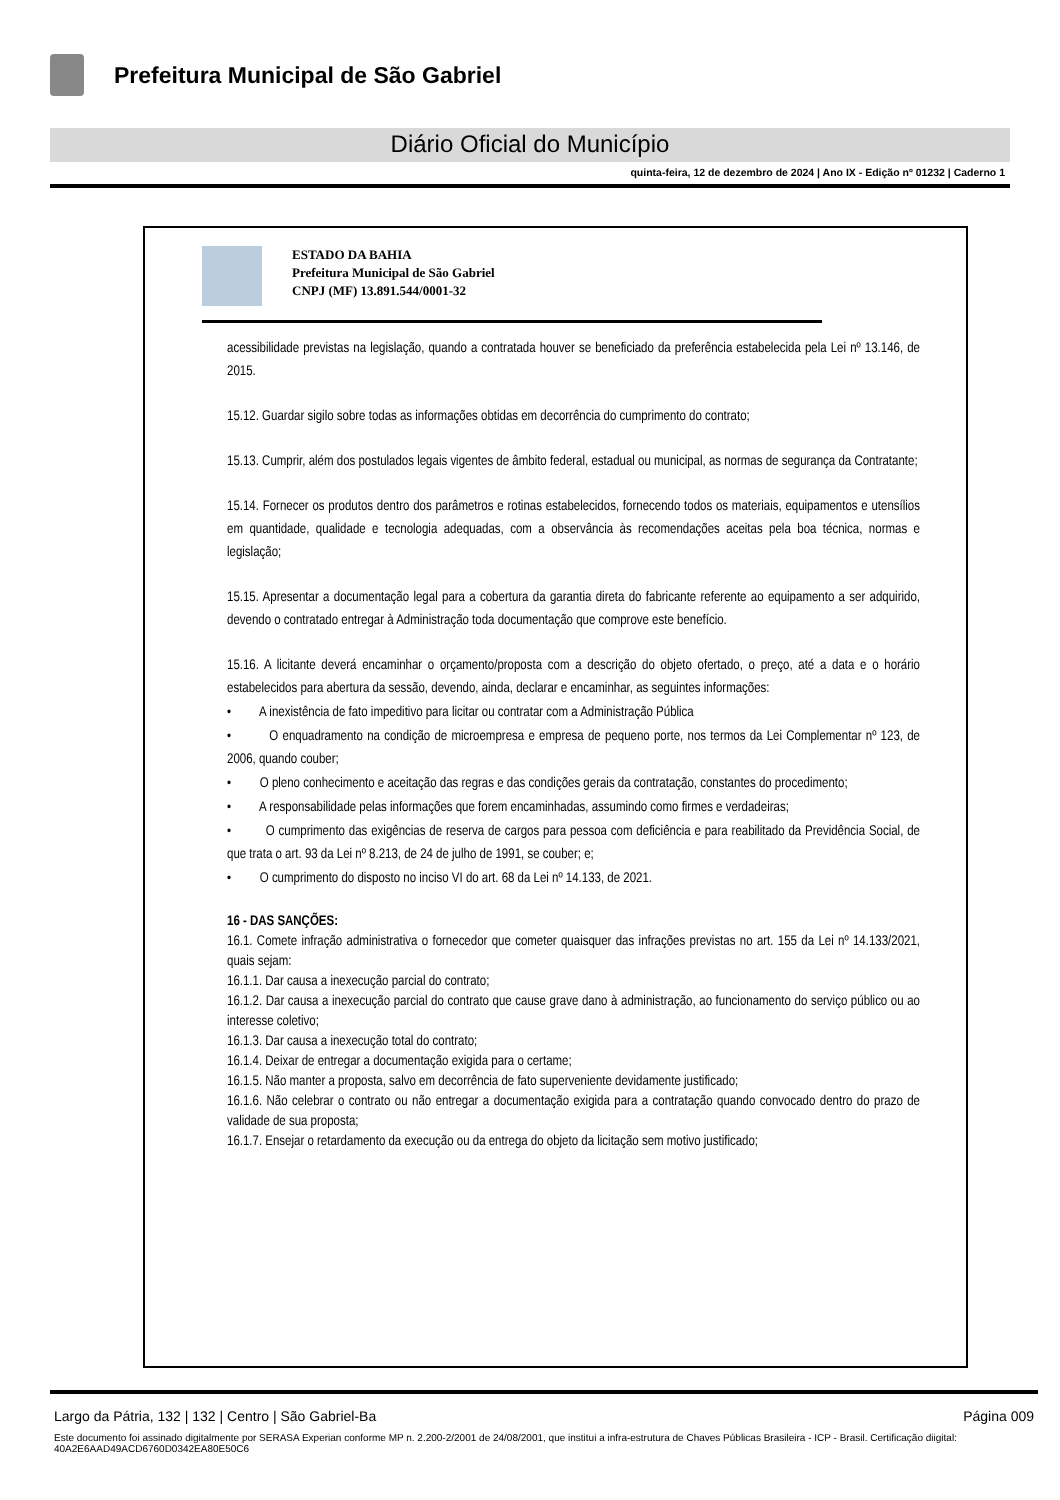Prefeitura Municipal de São Gabriel
Diário Oficial do Município
quinta-feira, 12 de dezembro de 2024 | Ano IX - Edição nº 01232 | Caderno 1
ESTADO DA BAHIA
Prefeitura Municipal de São Gabriel
CNPJ (MF) 13.891.544/0001-32
acessibilidade previstas na legislação, quando a contratada houver se beneficiado da preferência estabelecida pela Lei nº 13.146, de 2015.
15.12. Guardar sigilo sobre todas as informações obtidas em decorrência do cumprimento do contrato;
15.13. Cumprir, além dos postulados legais vigentes de âmbito federal, estadual ou municipal, as normas de segurança da Contratante;
15.14. Fornecer os produtos dentro dos parâmetros e rotinas estabelecidos, fornecendo todos os materiais, equipamentos e utensílios em quantidade, qualidade e tecnologia adequadas, com a observância às recomendações aceitas pela boa técnica, normas e legislação;
15.15. Apresentar a documentação legal para a cobertura da garantia direta do fabricante referente ao equipamento a ser adquirido, devendo o contratado entregar à Administração toda documentação que comprove este benefício.
15.16. A licitante deverá encaminhar o orçamento/proposta com a descrição do objeto ofertado, o preço, até a data e o horário estabelecidos para abertura da sessão, devendo, ainda, declarar e encaminhar, as seguintes informações:
• A inexistência de fato impeditivo para licitar ou contratar com a Administração Pública
• O enquadramento na condição de microempresa e empresa de pequeno porte, nos termos da Lei Complementar nº 123, de 2006, quando couber;
• O pleno conhecimento e aceitação das regras e das condições gerais da contratação, constantes do procedimento;
• A responsabilidade pelas informações que forem encaminhadas, assumindo como firmes e verdadeiras;
• O cumprimento das exigências de reserva de cargos para pessoa com deficiência e para reabilitado da Previdência Social, de que trata o art. 93 da Lei nº 8.213, de 24 de julho de 1991, se couber; e;
• O cumprimento do disposto no inciso VI do art. 68 da Lei nº 14.133, de 2021.
16 - DAS SANÇÕES:
16.1. Comete infração administrativa o fornecedor que cometer quaisquer das infrações previstas no art. 155 da Lei nº 14.133/2021, quais sejam:
16.1.1. Dar causa a inexecução parcial do contrato;
16.1.2. Dar causa a inexecução parcial do contrato que cause grave dano à administração, ao funcionamento do serviço público ou ao interesse coletivo;
16.1.3. Dar causa a inexecução total do contrato;
16.1.4. Deixar de entregar a documentação exigida para o certame;
16.1.5. Não manter a proposta, salvo em decorrência de fato superveniente devidamente justificado;
16.1.6. Não celebrar o contrato ou não entregar a documentação exigida para a contratação quando convocado dentro do prazo de validade de sua proposta;
16.1.7. Ensejar o retardamento da execução ou da entrega do objeto da licitação sem motivo justificado;
Largo da Pátria, 132 | 132 | Centro | São Gabriel-Ba Página 009
Este documento foi assinado digitalmente por SERASA Experian conforme MP n. 2.200-2/2001 de 24/08/2001, que institui a infra-estrutura de Chaves Públicas Brasileira - ICP - Brasil. Certificação diigital: 40A2E6AAD49ACD6760D0342EA80E50C6